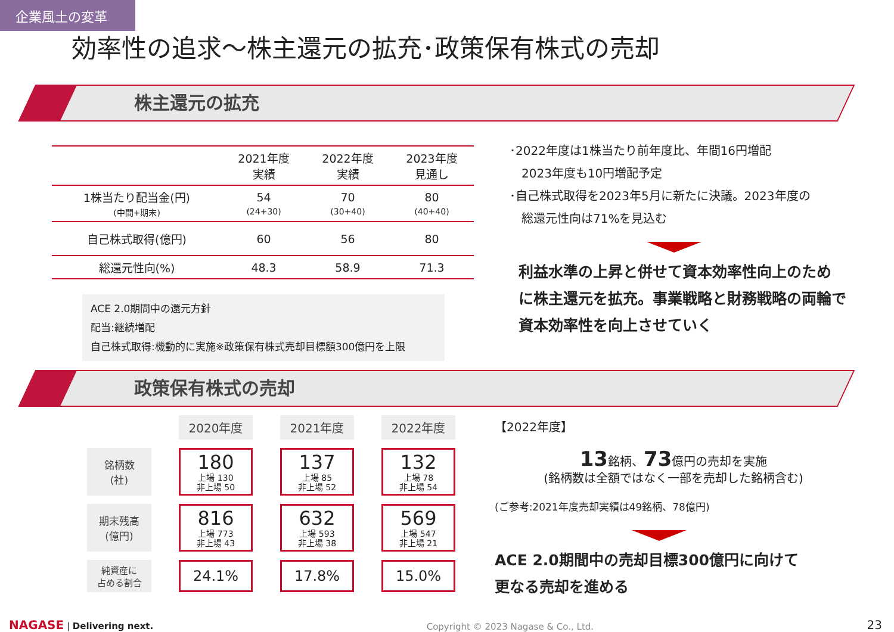企業風土の変革
効率性の追求～株主還元の拡充･政策保有株式の売却
株主還元の拡充
| | 2021年度 実績 | 2022年度 実績 | 2023年度 見通し |
| --- | --- | --- | --- |
| 1株当たり配当金(円) (中間+期末) | 54 (24+30) | 70 (30+40) | 80 (40+40) |
| 自己株式取得(億円) | 60 | 56 | 80 |
| 総還元性向(%) | 48.3 | 58.9 | 71.3 |
ACE 2.0期間中の還元方針
配当:継続増配
自己株式取得:機動的に実施※政策保有株式売却目標額300億円を上限
･2022年度は1株当たり前年度比、年間16円増配
　2023年度も10円増配予定
･自己株式取得を2023年5月に新たに決議。2023年度の
　総還元性向は71%を見込む
利益水準の上昇と併せて資本効率性向上のため
に株主還元を拡充。事業戦略と財務戦略の両輪で
資本効率性を向上させていく
政策保有株式の売却
| | 2020年度 | 2021年度 | 2022年度 |
| 銘柄数 (社) | 180 上場 130 非上場 50 | 137 上場 85 非上場 52 | 132 上場 78 非上場 54 |
| 期末残高 (億円) | 816 上場 773 非上場 43 | 632 上場 593 非上場 38 | 569 上場 547 非上場 21 |
| 純資産に 占める割合 | 24.1% | 17.8% | 15.0% |
【2022年度】
13銘柄、73億円の売却を実施
(銘柄数は全額ではなく一部を売却した銘柄含む)
(ご参考:2021年度売却実績は49銘柄、78億円)
ACE 2.0期間中の売却目標300億円に向けて
更なる売却を進める
NAGASE | Delivering next.
Copyright © 2023 Nagase & Co., Ltd.
23